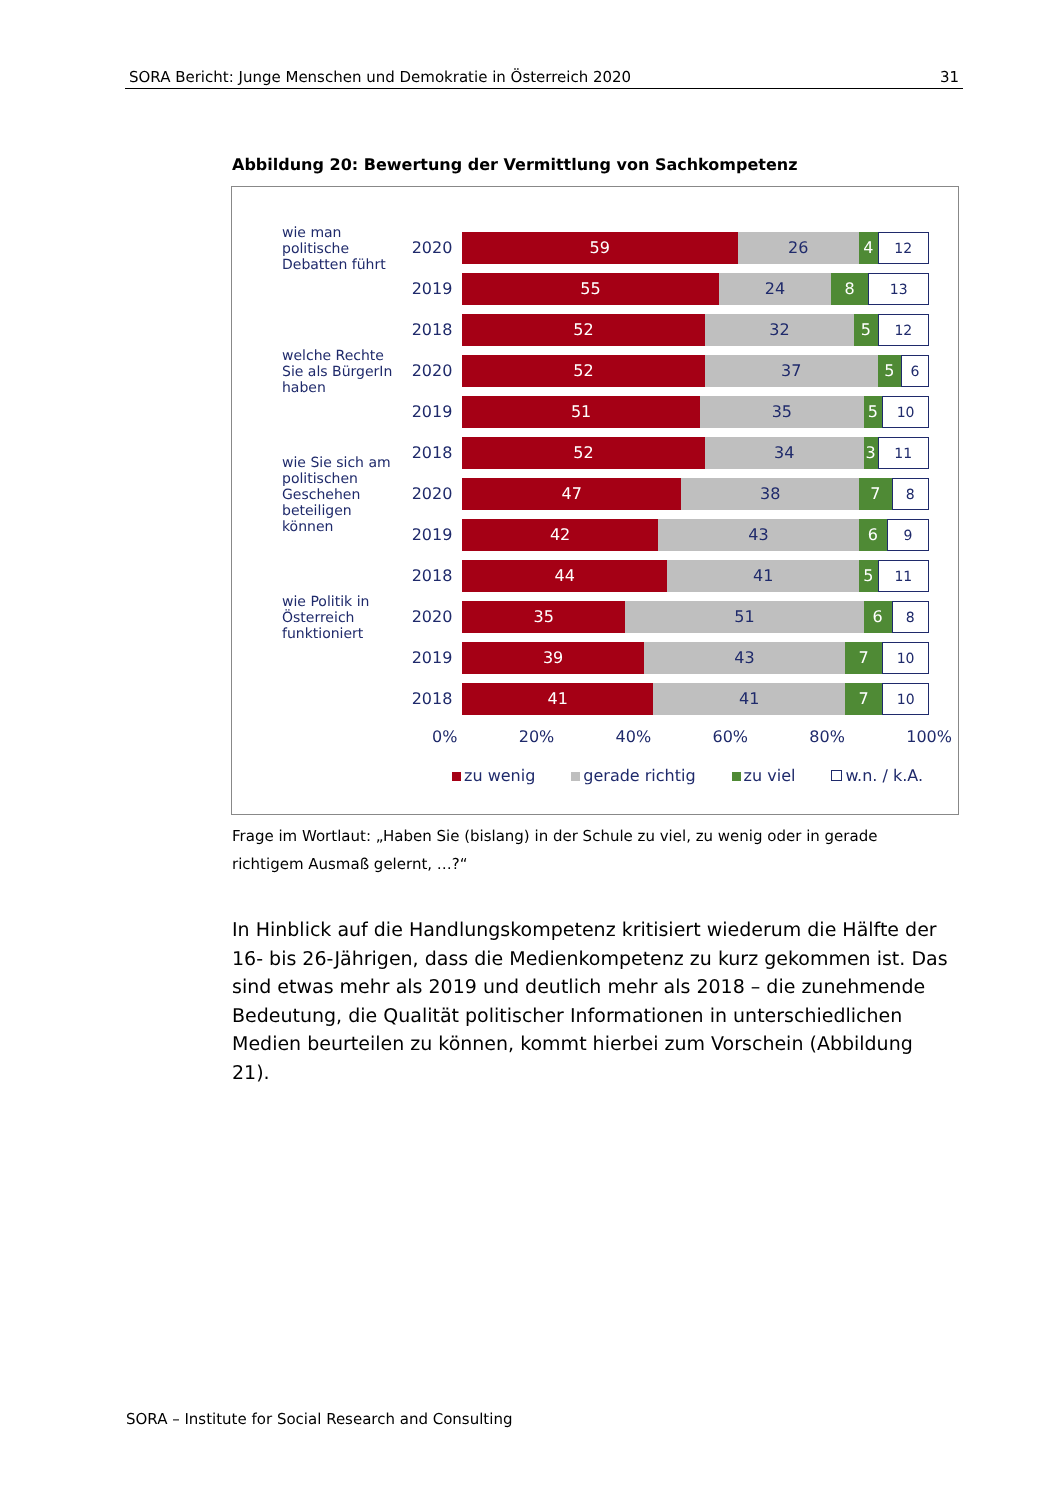SORA Bericht: Junge Menschen und Demokratie in Österreich 2020 31
Abbildung 20: Bewertung der Vermittlung von Sachkompetenz
wie man politische Debatten führt
2020
59 26 4 12
2019
55 24 8 13
2018
52 32 5 12
welche Rechte Sie als BürgerIn haben
2020
52 37 5 6
2019
51 35 5 10
2018
52 34 3 11
wie Sie sich am politischen Geschehen beteiligen können
2020
47 38 7 8
2019
42 43 6 9
2018
44 41 5 11
wie Politik in Österreich funktioniert
2020
35 51 6 8
2019
39 43 7 10
2018
41 41 7 10
0% 20% 40% 60% 80% 100%
zu wenig gerade richtig zu viel w.n. / k.A.
Frage im Wortlaut: „Haben Sie (bislang) in der Schule zu viel, zu wenig oder in gerade richtigem Ausmaß gelernt, …?“
In Hinblick auf die Handlungskompetenz kritisiert wiederum die Hälfte der 16- bis 26-Jährigen, dass die Medienkompetenz zu kurz gekommen ist. Das sind etwas mehr als 2019 und deutlich mehr als 2018 – die zunehmende Bedeutung, die Qualität politischer Informationen in unterschiedlichen Medien beurteilen zu können, kommt hierbei zum Vorschein (Abbildung 21).
SORA – Institute for Social Research and Consulting